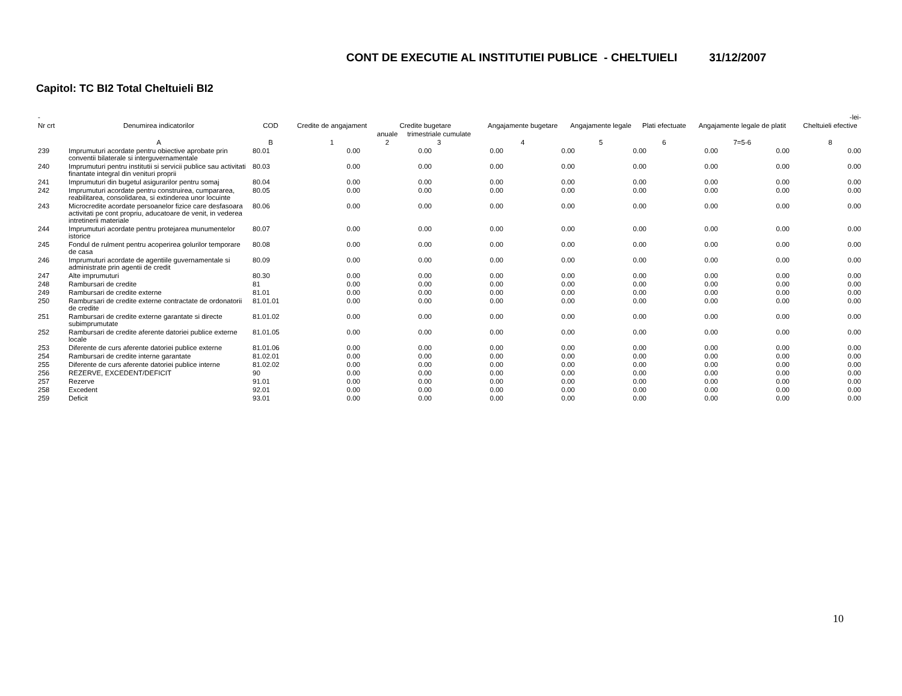CONT DE EXECUTIE AL INSTITUTIEI PUBLICE - CHELTUIELI 31/12/2007
Capitol: TC BI2 Total Cheltuieli BI2
| - | | | | | | | | | | | | -lei- |
| --- | --- | --- | --- | --- | --- | --- | --- | --- | --- | --- | --- | --- |
| Nr crt | Denumirea indicatorilor | COD | Credite de angajament | Credite bugetare | | | Angajamente bugetare | Angajamente legale | Plati efectuate | Angajamente legale de platit | | Cheltuieli efective |
| | | | | anuale | trimestriale cumulate | | | | | | | |
| | A | B | 1 | 2 | 3 | | 4 | 5 | 6 | 7=5-6 | | 8 |
| 239 | Imprumuturi acordate pentru obiective aprobate prin conventii bilaterale si interguvernamentale | 80.01 | 0.00 | 0.00 | 0.00 | 0.00 | 0.00 | 0.00 | 0.00 | 0.00 |
| 240 | Imprumuturi pentru institutii si servicii publice sau activitati finantate integral din venituri proprii | 80.03 | 0.00 | 0.00 | 0.00 | 0.00 | 0.00 | 0.00 | 0.00 | 0.00 |
| 241 | Imprumuturi din bugetul asigurarilor pentru somaj | 80.04 | 0.00 | 0.00 | 0.00 | 0.00 | 0.00 | 0.00 | 0.00 | 0.00 |
| 242 | Imprumuturi acordate pentru construirea, cumpararea, reabilitarea, consolidarea, si extinderea unor locuinte | 80.05 | 0.00 | 0.00 | 0.00 | 0.00 | 0.00 | 0.00 | 0.00 | 0.00 |
| 243 | Microcredite acordate persoanelor fizice care desfasoara activitati pe cont propriu, aducatoare de venit, in vederea intretinerii materiale | 80.06 | 0.00 | 0.00 | 0.00 | 0.00 | 0.00 | 0.00 | 0.00 | 0.00 |
| 244 | Imprumuturi acordate pentru protejarea munumentelor istorice | 80.07 | 0.00 | 0.00 | 0.00 | 0.00 | 0.00 | 0.00 | 0.00 | 0.00 |
| 245 | Fondul de rulment pentru acoperirea golurilor temporare de casa | 80.08 | 0.00 | 0.00 | 0.00 | 0.00 | 0.00 | 0.00 | 0.00 | 0.00 |
| 246 | Imprumuturi acordate de agentiile guvernamentale si administrate prin agentii de credit | 80.09 | 0.00 | 0.00 | 0.00 | 0.00 | 0.00 | 0.00 | 0.00 | 0.00 |
| 247 | Alte imprumuturi | 80.30 | 0.00 | 0.00 | 0.00 | 0.00 | 0.00 | 0.00 | 0.00 | 0.00 |
| 248 | Rambursari de credite | 81 | 0.00 | 0.00 | 0.00 | 0.00 | 0.00 | 0.00 | 0.00 | 0.00 |
| 249 | Rambursari de credite externe | 81.01 | 0.00 | 0.00 | 0.00 | 0.00 | 0.00 | 0.00 | 0.00 | 0.00 |
| 250 | Rambursari de credite externe contractate de ordonatorii de credite | 81.01.01 | 0.00 | 0.00 | 0.00 | 0.00 | 0.00 | 0.00 | 0.00 | 0.00 |
| 251 | Rambursari de credite externe garantate si directe subimprumutate | 81.01.02 | 0.00 | 0.00 | 0.00 | 0.00 | 0.00 | 0.00 | 0.00 | 0.00 |
| 252 | Rambursari de credite aferente datoriei publice externe locale | 81.01.05 | 0.00 | 0.00 | 0.00 | 0.00 | 0.00 | 0.00 | 0.00 | 0.00 |
| 253 | Diferente de curs aferente datoriei publice externe | 81.01.06 | 0.00 | 0.00 | 0.00 | 0.00 | 0.00 | 0.00 | 0.00 | 0.00 |
| 254 | Rambursari de credite interne garantate | 81.02.01 | 0.00 | 0.00 | 0.00 | 0.00 | 0.00 | 0.00 | 0.00 | 0.00 |
| 255 | Diferente de curs aferente datoriei publice interne | 81.02.02 | 0.00 | 0.00 | 0.00 | 0.00 | 0.00 | 0.00 | 0.00 | 0.00 |
| 256 | REZERVE, EXCEDENT/DEFICIT | 90 | 0.00 | 0.00 | 0.00 | 0.00 | 0.00 | 0.00 | 0.00 | 0.00 |
| 257 | Rezerve | 91.01 | 0.00 | 0.00 | 0.00 | 0.00 | 0.00 | 0.00 | 0.00 | 0.00 |
| 258 | Excedent | 92.01 | 0.00 | 0.00 | 0.00 | 0.00 | 0.00 | 0.00 | 0.00 | 0.00 |
| 259 | Deficit | 93.01 | 0.00 | 0.00 | 0.00 | 0.00 | 0.00 | 0.00 | 0.00 | 0.00 |
10